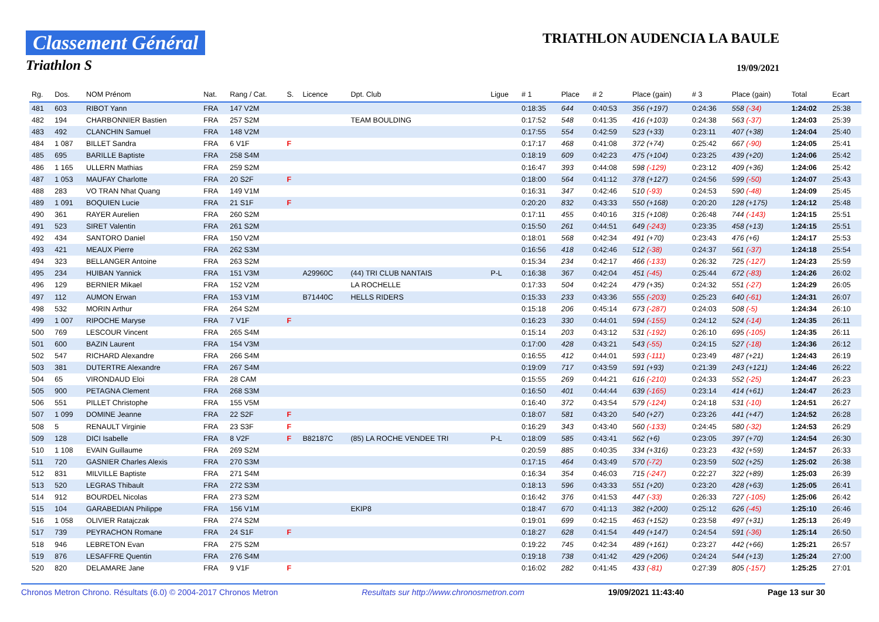Classement Général
Triathlon S
TRIATHLON AUDENCIA LA BAULE
19/09/2021
| Rg. | Dos. | NOM Prénom | Nat. | Rang / Cat. | S. | Licence | Dpt. Club | Ligue | # 1 | Place | # 2 | Place (gain) | # 3 | Place (gain) | Total | Ecart |
| --- | --- | --- | --- | --- | --- | --- | --- | --- | --- | --- | --- | --- | --- | --- | --- | --- |
| 481 | 603 | RIBOT Yann | FRA | 147 V2M | | | | | 0:18:35 | 644 | 0:40:53 | 356 (+197) | 0:24:36 | 558 (-34) | 1:24:02 | 25:38 |
| 482 | 194 | CHARBONNIER Bastien | FRA | 257 S2M | | | TEAM BOULDING | | 0:17:52 | 548 | 0:41:35 | 416 (+103) | 0:24:38 | 563 (-37) | 1:24:03 | 25:39 |
| 483 | 492 | CLANCHIN Samuel | FRA | 148 V2M | | | | | 0:17:55 | 554 | 0:42:59 | 523 (+33) | 0:23:11 | 407 (+38) | 1:24:04 | 25:40 |
| 484 | 1 087 | BILLET Sandra | FRA | 6 V1F | F | | | | 0:17:17 | 468 | 0:41:08 | 372 (+74) | 0:25:42 | 667 (-90) | 1:24:05 | 25:41 |
| 485 | 695 | BARILLE Baptiste | FRA | 258 S4M | | | | | 0:18:19 | 609 | 0:42:23 | 475 (+104) | 0:23:25 | 439 (+20) | 1:24:06 | 25:42 |
| 486 | 1 165 | ULLERN Mathias | FRA | 259 S2M | | | | | 0:16:47 | 393 | 0:44:08 | 598 (-129) | 0:23:12 | 409 (+36) | 1:24:06 | 25:42 |
| 487 | 1 053 | MAUFAY Charlotte | FRA | 20 S2F | F | | | | 0:18:00 | 564 | 0:41:12 | 378 (+127) | 0:24:56 | 599 (-50) | 1:24:07 | 25:43 |
| 488 | 283 | VO TRAN Nhat Quang | FRA | 149 V1M | | | | | 0:16:31 | 347 | 0:42:46 | 510 (-93) | 0:24:53 | 590 (-48) | 1:24:09 | 25:45 |
| 489 | 1 091 | BOQUIEN Lucie | FRA | 21 S1F | F | | | | 0:20:20 | 832 | 0:43:33 | 550 (+168) | 0:20:20 | 128 (+175) | 1:24:12 | 25:48 |
| 490 | 361 | RAYER Aurelien | FRA | 260 S2M | | | | | 0:17:11 | 455 | 0:40:16 | 315 (+108) | 0:26:48 | 744 (-143) | 1:24:15 | 25:51 |
| 491 | 523 | SIRET Valentin | FRA | 261 S2M | | | | | 0:15:50 | 261 | 0:44:51 | 649 (-243) | 0:23:35 | 458 (+13) | 1:24:15 | 25:51 |
| 492 | 434 | SANTORO Daniel | FRA | 150 V2M | | | | | 0:18:01 | 568 | 0:42:34 | 491 (+70) | 0:23:43 | 476 (+6) | 1:24:17 | 25:53 |
| 493 | 421 | MEAUX Pierre | FRA | 262 S3M | | | | | 0:16:56 | 418 | 0:42:46 | 512 (-38) | 0:24:37 | 561 (-37) | 1:24:18 | 25:54 |
| 494 | 323 | BELLANGER Antoine | FRA | 263 S2M | | | | | 0:15:34 | 234 | 0:42:17 | 466 (-133) | 0:26:32 | 725 (-127) | 1:24:23 | 25:59 |
| 495 | 234 | HUIBAN Yannick | FRA | 151 V3M | | A29960C | (44) TRI CLUB NANTAIS | P-L | 0:16:38 | 367 | 0:42:04 | 451 (-45) | 0:25:44 | 672 (-83) | 1:24:26 | 26:02 |
| 496 | 129 | BERNIER Mikael | FRA | 152 V2M | | | LA ROCHELLE | | 0:17:33 | 504 | 0:42:24 | 479 (+35) | 0:24:32 | 551 (-27) | 1:24:29 | 26:05 |
| 497 | 112 | AUMON Erwan | FRA | 153 V1M | | B71440C | HELLS RIDERS | | 0:15:33 | 233 | 0:43:36 | 555 (-203) | 0:25:23 | 640 (-61) | 1:24:31 | 26:07 |
| 498 | 532 | MORIN Arthur | FRA | 264 S2M | | | | | 0:15:18 | 206 | 0:45:14 | 673 (-287) | 0:24:03 | 508 (-5) | 1:24:34 | 26:10 |
| 499 | 1 007 | RIPOCHE Maryse | FRA | 7 V1F | F | | | | 0:16:23 | 330 | 0:44:01 | 594 (-155) | 0:24:12 | 524 (-14) | 1:24:35 | 26:11 |
| 500 | 769 | LESCOUR Vincent | FRA | 265 S4M | | | | | 0:15:14 | 203 | 0:43:12 | 531 (-192) | 0:26:10 | 695 (-105) | 1:24:35 | 26:11 |
| 501 | 600 | BAZIN Laurent | FRA | 154 V3M | | | | | 0:17:00 | 428 | 0:43:21 | 543 (-55) | 0:24:15 | 527 (-18) | 1:24:36 | 26:12 |
| 502 | 547 | RICHARD Alexandre | FRA | 266 S4M | | | | | 0:16:55 | 412 | 0:44:01 | 593 (-111) | 0:23:49 | 487 (+21) | 1:24:43 | 26:19 |
| 503 | 381 | DUTERTRE Alexandre | FRA | 267 S4M | | | | | 0:19:09 | 717 | 0:43:59 | 591 (+93) | 0:21:39 | 243 (+121) | 1:24:46 | 26:22 |
| 504 | 65 | VIRONDAUD Eloi | FRA | 28 CAM | | | | | 0:15:55 | 269 | 0:44:21 | 616 (-210) | 0:24:33 | 552 (-25) | 1:24:47 | 26:23 |
| 505 | 900 | PETAGNA Clement | FRA | 268 S3M | | | | | 0:16:50 | 401 | 0:44:44 | 639 (-165) | 0:23:14 | 414 (+61) | 1:24:47 | 26:23 |
| 506 | 551 | PILLET Christophe | FRA | 155 V5M | | | | | 0:16:40 | 372 | 0:43:54 | 579 (-124) | 0:24:18 | 531 (-10) | 1:24:51 | 26:27 |
| 507 | 1 099 | DOMINE Jeanne | FRA | 22 S2F | F | | | | 0:18:07 | 581 | 0:43:20 | 540 (+27) | 0:23:26 | 441 (+47) | 1:24:52 | 26:28 |
| 508 | 5 | RENAULT Virginie | FRA | 23 S3F | F | | | | 0:16:29 | 343 | 0:43:40 | 560 (-133) | 0:24:45 | 580 (-32) | 1:24:53 | 26:29 |
| 509 | 128 | DICI Isabelle | FRA | 8 V2F | F | B82187C | (85) LA ROCHE VENDEE TRI | P-L | 0:18:09 | 585 | 0:43:41 | 562 (+6) | 0:23:05 | 397 (+70) | 1:24:54 | 26:30 |
| 510 | 1 108 | EVAIN Guillaume | FRA | 269 S2M | | | | | 0:20:59 | 885 | 0:40:35 | 334 (+316) | 0:23:23 | 432 (+59) | 1:24:57 | 26:33 |
| 511 | 720 | GASNIER Charles Alexis | FRA | 270 S3M | | | | | 0:17:15 | 464 | 0:43:49 | 570 (-72) | 0:23:59 | 502 (+25) | 1:25:02 | 26:38 |
| 512 | 831 | MILVILLE Baptiste | FRA | 271 S4M | | | | | 0:16:34 | 354 | 0:46:03 | 715 (-247) | 0:22:27 | 322 (+89) | 1:25:03 | 26:39 |
| 513 | 520 | LEGRAS Thibault | FRA | 272 S3M | | | | | 0:18:13 | 596 | 0:43:33 | 551 (+20) | 0:23:20 | 428 (+63) | 1:25:05 | 26:41 |
| 514 | 912 | BOURDEL Nicolas | FRA | 273 S2M | | | | | 0:16:42 | 376 | 0:41:53 | 447 (-33) | 0:26:33 | 727 (-105) | 1:25:06 | 26:42 |
| 515 | 104 | GARABEDIAN Philippe | FRA | 156 V1M | | | EKIP8 | | 0:18:47 | 670 | 0:41:13 | 382 (+200) | 0:25:12 | 626 (-45) | 1:25:10 | 26:46 |
| 516 | 1 058 | OLIVIER Ratajczak | FRA | 274 S2M | | | | | 0:19:01 | 699 | 0:42:15 | 463 (+152) | 0:23:58 | 497 (+31) | 1:25:13 | 26:49 |
| 517 | 739 | PEYRACHON Romane | FRA | 24 S1F | F | | | | 0:18:27 | 628 | 0:41:54 | 449 (+147) | 0:24:54 | 591 (-36) | 1:25:14 | 26:50 |
| 518 | 946 | LEBRETON Evan | FRA | 275 S2M | | | | | 0:19:22 | 745 | 0:42:34 | 489 (+161) | 0:23:27 | 442 (+66) | 1:25:21 | 26:57 |
| 519 | 876 | LESAFFRE Quentin | FRA | 276 S4M | | | | | 0:19:18 | 738 | 0:41:42 | 429 (+206) | 0:24:24 | 544 (+13) | 1:25:24 | 27:00 |
| 520 | 820 | DELAMARE Jane | FRA | 9 V1F | F | | | | 0:16:02 | 282 | 0:41:45 | 433 (-81) | 0:27:39 | 805 (-157) | 1:25:25 | 27:01 |
Chronos Metron Chrono. Résultats (6.0) © 2004-2017 Chronos Metron Resultats sur http://www.chronosmetron.com 19/09/2021 11:43:40 Page 13 sur 30